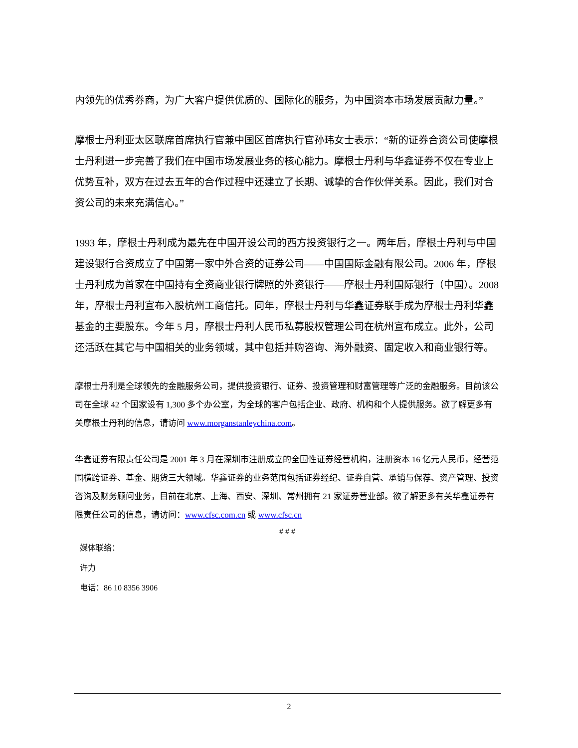内领先的优秀券商，为广大客户提供优质的、国际化的服务，为中国资本市场发展贡献力量。”
摩根士丹利亚太区联席首席执行官兼中国区首席执行官孙玮女士表示：“新的证券合资公司使摩根士丹利进一步完善了我们在中国市场发展业务的核心能力。摩根士丹利与华鑫证券不仅在专业上优势互补，双方在过去五年的合作过程中还建立了长期、诚挚的合作伙伴关系。因此，我们对合资公司的未来充满信心。”
1993 年，摩根士丹利成为最先在中国开设公司的西方投资银行之一。两年后，摩根士丹利与中国建设银行合资成立了中国第一家中外合资的证券公司——中国国际金融有限公司。2006 年，摩根士丹利成为首家在中国持有全资商业银行牌照的外资银行——摩根士丹利国际银行（中国）。2008 年，摩根士丹利宣布入股杭州工商信托。同年，摩根士丹利与华鑫证券联手成为摩根士丹利华鑫基金的主要股东。今年 5 月，摩根士丹利人民币私募股权管理公司在杭州宣布成立。此外，公司还活跃在其它与中国相关的业务领域，其中包括并购咨询、海外融资、固定收入和商业银行等。
摩根士丹利是全球领先的金融服务公司，提供投资银行、证券、投资管理和财富管理等广泛的金融服务。目前该公司在全球 42 个国家设有 1,300 多个办公室，为全球的客户包括企业、政府、机构和个人提供服务。欲了解更多有关摩根士丹利的信息，请访问 www.morganstanleychina.com。
华鑫证券有限责任公司是 2001 年 3 月在深圳市注册成立的全国性证券经营机构，注册资本 16 亿元人民币，经营范围横跨证券、基金、期货三大领域。华鑫证券的业务范围包括证券经纪、证券自营、承销与保荐、资产管理、投资咨询及财务顾问业务，目前在北京、上海、西安、深圳、常州拥有 21 家证券营业部。欲了解更多有关华鑫证券有限责任公司的信息，请访问：www.cfsc.com.cn 或 www.cfsc.cn
# # #
媒体联络：
许力
电话：86 10 8356 3906
2